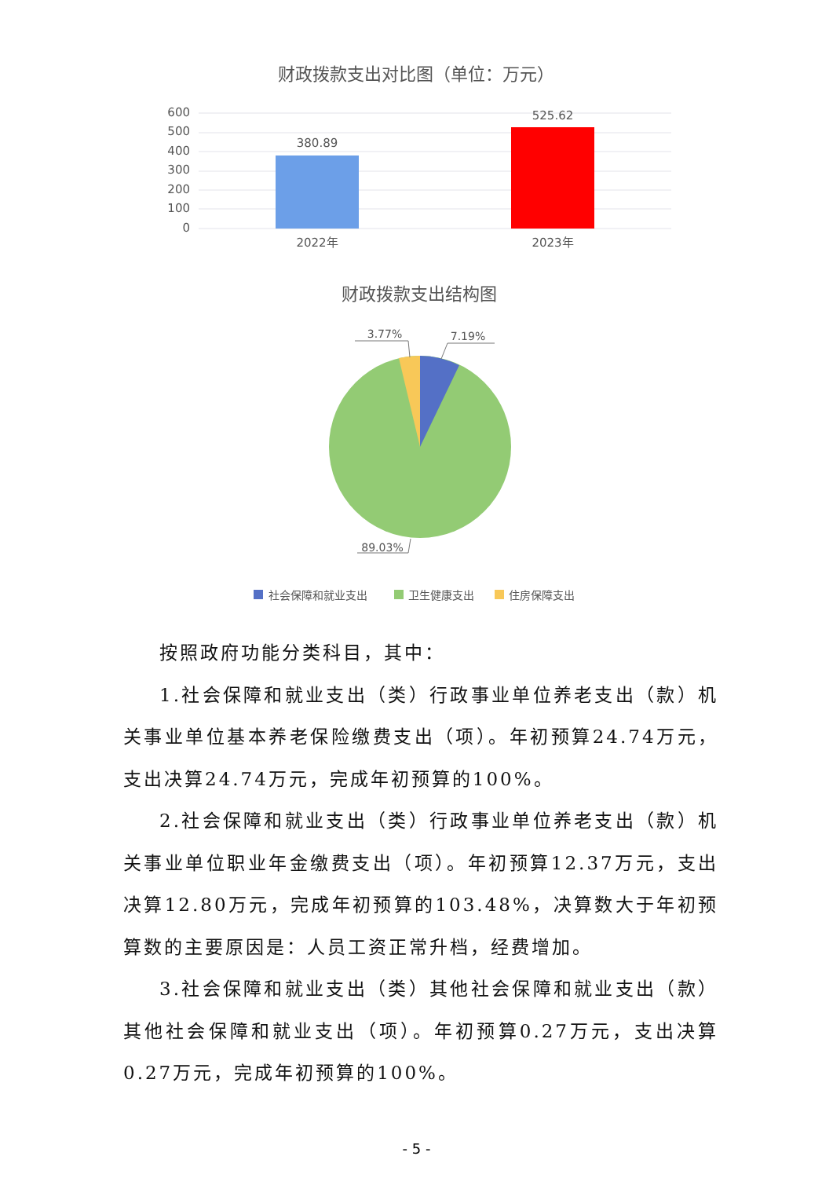财政拨款支出对比图（单位：万元）
600
500
400
300
200
100
0
380.89
525.62
2022年
2023年
财政拨款支出结构图
3.77%
7.19%
89.03%
社会保障和就业支出
卫生健康支出
住房保障支出
按照政府功能分类科目，其中：
1.社会保障和就业支出（类）行政事业单位养老支出（款）机关事业单位基本养老保险缴费支出（项）。年初预算24.74万元，支出决算24.74万元，完成年初预算的100%。
2.社会保障和就业支出（类）行政事业单位养老支出（款）机关事业单位职业年金缴费支出（项）。年初预算12.37万元，支出决算12.80万元，完成年初预算的103.48%，决算数大于年初预算数的主要原因是：人员工资正常升档，经费增加。
3.社会保障和就业支出（类）其他社会保障和就业支出（款）其他社会保障和就业支出（项）。年初预算0.27万元，支出决算0.27万元，完成年初预算的100%。
- 5 -